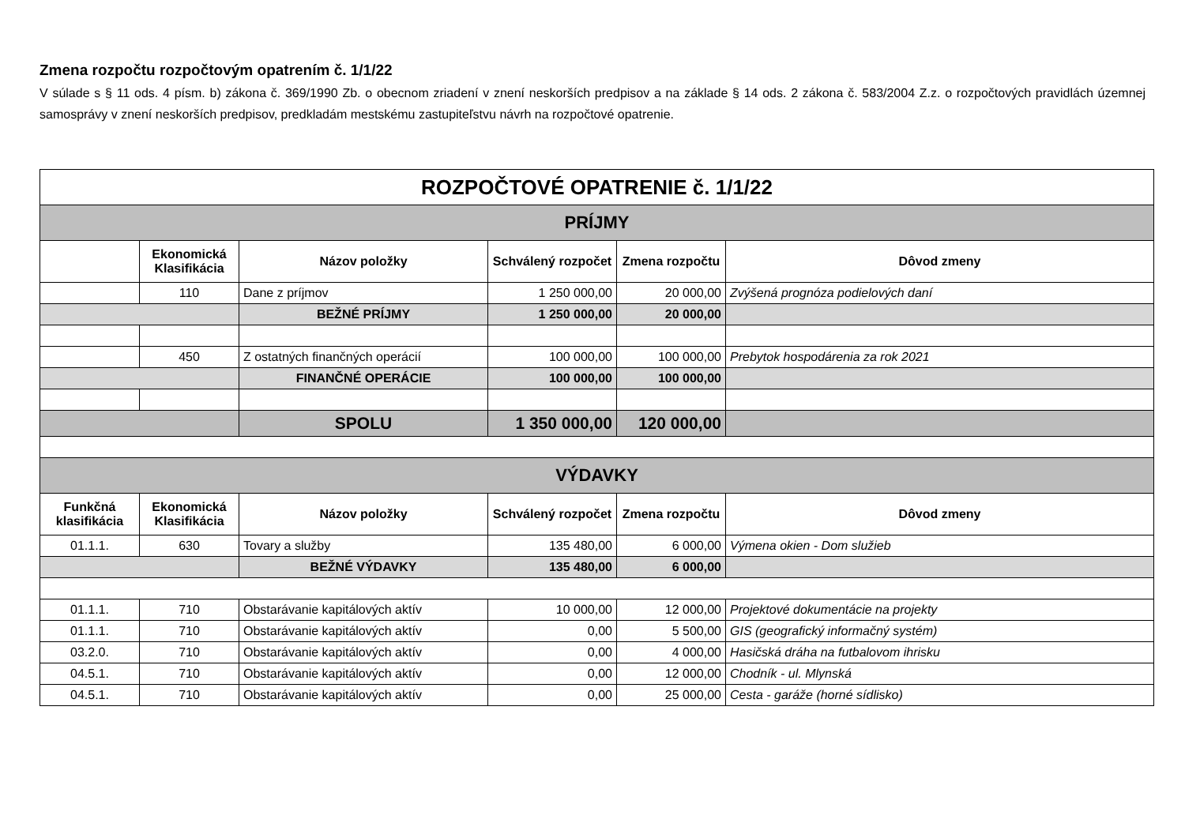Zmena rozpočtu rozpočtovým opatrením č. 1/1/22
V súlade s § 11 ods. 4 písm. b) zákona č. 369/1990 Zb. o obecnom zriadení v znení neskorších predpisov a na základe § 14 ods. 2 zákona č. 583/2004 Z.z. o rozpočtových pravidlách územnej samosprávy v znení neskorších predpisov, predkladám mestskému zastupiteľstvu návrh na rozpočtové opatrenie.
| ROZPOČTOVÉ OPATRENIE č. 1/1/22 | | | | | |
| PRÍJMY | | | | | |
| | Ekonomická Klasifikácia | Názov položky | Schválený rozpočet | Zmena rozpočtu | Dôvod zmeny |
| | 110 | Dane z príjmov | 1 250 000,00 | 20 000,00 | Zvýšená prognóza podielových daní |
| | | BEŽNÉ PRÍJMY | 1 250 000,00 | 20 000,00 | |
| | 450 | Z ostatných finančných operácií | 100 000,00 | 100 000,00 | Prebytok hospodárenia za rok 2021 |
| | | FINANČNÉ OPERÁCIE | 100 000,00 | 100 000,00 | |
| | | SPOLU | 1 350 000,00 | 120 000,00 | |
| VÝDAVKY | | | | | |
| Funkčná klasifikácia | Ekonomická Klasifikácia | Názov položky | Schválený rozpočet | Zmena rozpočtu | Dôvod zmeny |
| 01.1.1. | 630 | Tovary a služby | 135 480,00 | 6 000,00 | Výmena okien - Dom služieb |
| | | BEŽNÉ VÝDAVKY | 135 480,00 | 6 000,00 | |
| 01.1.1. | 710 | Obstarávanie kapitálových aktív | 10 000,00 | 12 000,00 | Projektové dokumentácie na projekty |
| 01.1.1. | 710 | Obstarávanie kapitálových aktív | 0,00 | 5 500,00 | GIS (geografický informačný systém) |
| 03.2.0. | 710 | Obstarávanie kapitálových aktív | 0,00 | 4 000,00 | Hasičská dráha na futbalovom ihrisku |
| 04.5.1. | 710 | Obstarávanie kapitálových aktív | 0,00 | 12 000,00 | Chodník - ul. Mlynská |
| 04.5.1. | 710 | Obstarávanie kapitálových aktív | 0,00 | 25 000,00 | Cesta - garáže (horné sídlisko) |